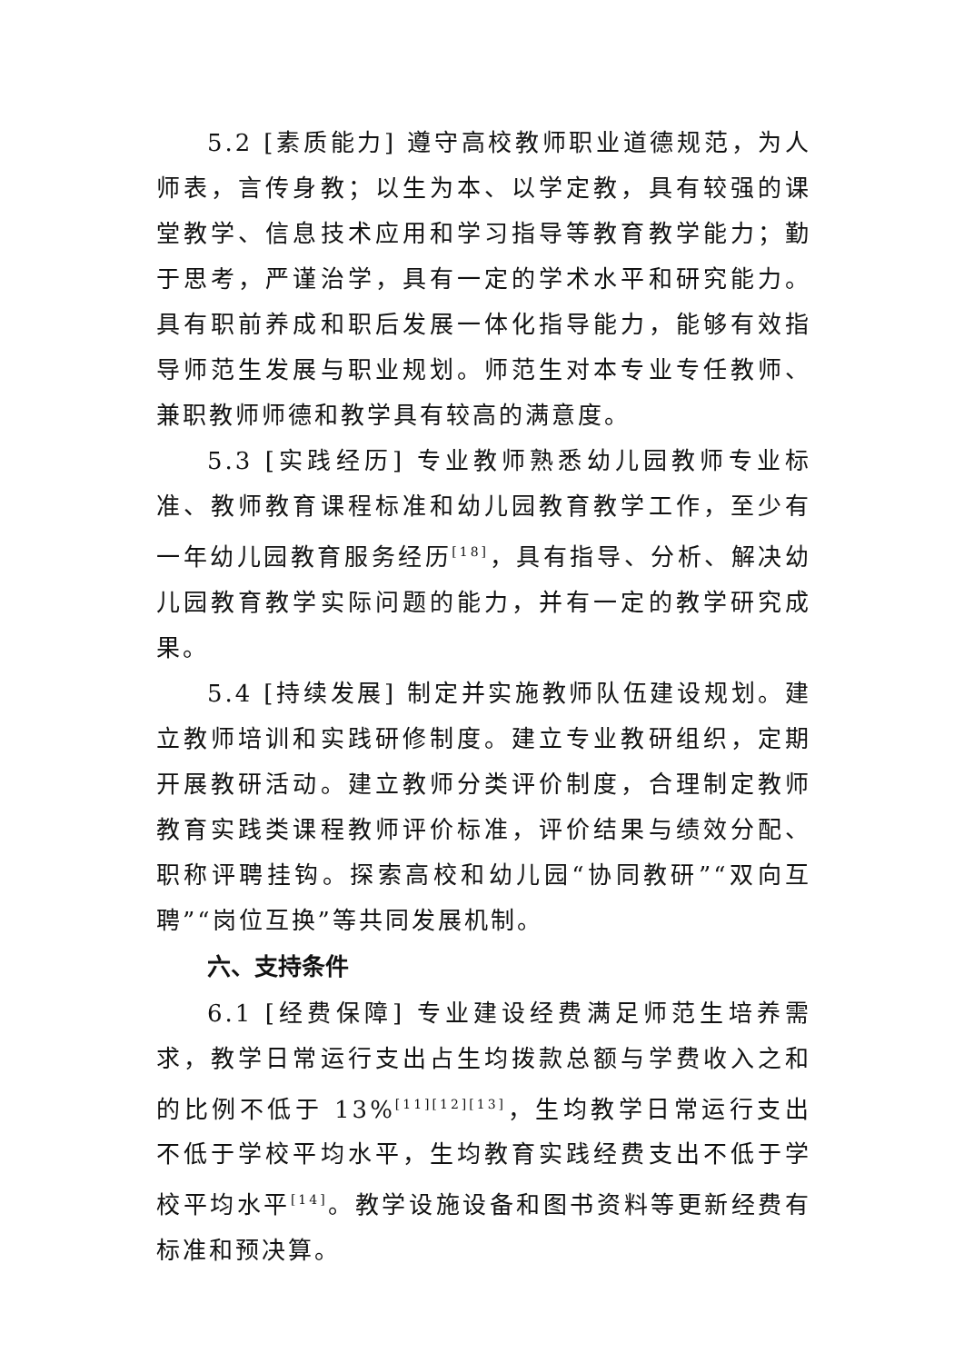5.2 [素质能力] 遵守高校教师职业道德规范，为人师表，言传身教；以生为本、以学定教，具有较强的课堂教学、信息技术应用和学习指导等教育教学能力；勤于思考，严谨治学，具有一定的学术水平和研究能力。具有职前养成和职后发展一体化指导能力，能够有效指导师范生发展与职业规划。师范生对本专业专任教师、兼职教师师德和教学具有较高的满意度。
5.3 [实践经历] 专业教师熟悉幼儿园教师专业标准、教师教育课程标准和幼儿园教育教学工作，至少有一年幼儿园教育服务经历<sup>[18]</sup>，具有指导、分析、解决幼儿园教育教学实际问题的能力，并有一定的教学研究成果。
5.4 [持续发展] 制定并实施教师队伍建设规划。建立教师培训和实践研修制度。建立专业教研组织，定期开展教研活动。建立教师分类评价制度，合理制定教师教育实践类课程教师评价标准，评价结果与绩效分配、职称评聘挂钩。探索高校和幼儿园“协同教研”“双向互聘”“岗位互换”等共同发展机制。
六、支持条件
6.1 [经费保障] 专业建设经费满足师范生培养需求，教学日常运行支出占生均拨款总额与学费收入之和的比例不低于 13%<sup>[11][12][13]</sup>，生均教学日常运行支出不低于学校平均水平，生均教育实践经费支出不低于学校平均水平<sup>[14]</sup>。教学设施设备和图书资料等更新经费有标准和预决算。